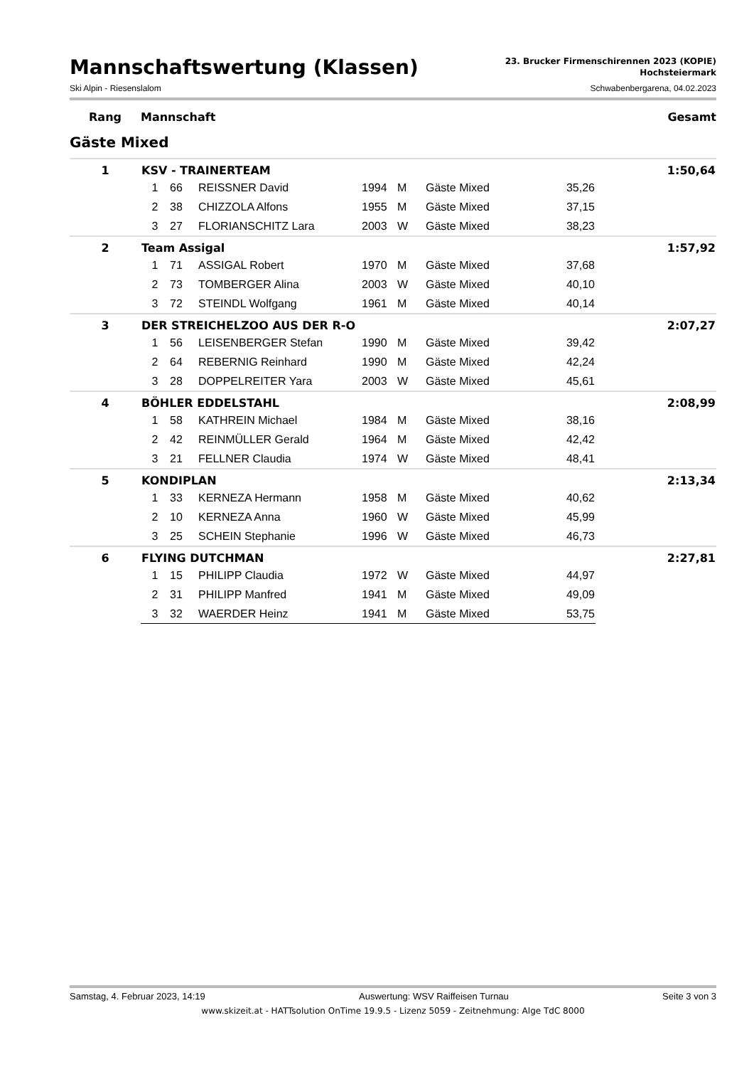Mannschaftswertung (Klassen)
23. Brucker Firmenschirennen 2023 (KOPIE)
Hochsteiermark
Ski Alpin - Riesenslalom Schwabenbergarena, 04.02.2023
| Rang | Mannschaft | Gesamt |
Gäste Mixed
| 1 | KSV - TRAINERTEAM | | | | | | | 1:50,64 |
| | 1 | 66 | REISSNER David | 1994 | M | Gäste Mixed | 35,26 | |
| | 2 | 38 | CHIZZOLA Alfons | 1955 | M | Gäste Mixed | 37,15 | |
| | 3 | 27 | FLORIANSCHITZ Lara | 2003 | W | Gäste Mixed | 38,23 | |
| 2 | Team Assigal | | | | | | | 1:57,92 |
| | 1 | 71 | ASSIGAL Robert | 1970 | M | Gäste Mixed | 37,68 | |
| | 2 | 73 | TOMBERGER Alina | 2003 | W | Gäste Mixed | 40,10 | |
| | 3 | 72 | STEINDL Wolfgang | 1961 | M | Gäste Mixed | 40,14 | |
| 3 | DER STREICHELZOO AUS DER R-O | | | | | | | 2:07,27 |
| | 1 | 56 | LEISENBERGER Stefan | 1990 | M | Gäste Mixed | 39,42 | |
| | 2 | 64 | REBERNIG Reinhard | 1990 | M | Gäste Mixed | 42,24 | |
| | 3 | 28 | DOPPELREITER Yara | 2003 | W | Gäste Mixed | 45,61 | |
| 4 | BÖHLER EDDELSTAHL | | | | | | | 2:08,99 |
| | 1 | 58 | KATHREIN Michael | 1984 | M | Gäste Mixed | 38,16 | |
| | 2 | 42 | REINMÜLLER Gerald | 1964 | M | Gäste Mixed | 42,42 | |
| | 3 | 21 | FELLNER Claudia | 1974 | W | Gäste Mixed | 48,41 | |
| 5 | KONDIPLAN | | | | | | | 2:13,34 |
| | 1 | 33 | KERNEZA Hermann | 1958 | M | Gäste Mixed | 40,62 | |
| | 2 | 10 | KERNEZA Anna | 1960 | W | Gäste Mixed | 45,99 | |
| | 3 | 25 | SCHEIN Stephanie | 1996 | W | Gäste Mixed | 46,73 | |
| 6 | FLYING DUTCHMAN | | | | | | | 2:27,81 |
| | 1 | 15 | PHILIPP Claudia | 1972 | W | Gäste Mixed | 44,97 | |
| | 2 | 31 | PHILIPP Manfred | 1941 | M | Gäste Mixed | 49,09 | |
| | 3 | 32 | WAERDER Heinz | 1941 | M | Gäste Mixed | 53,75 | |
Samstag, 4. Februar 2023, 14:19 Auswertung: WSV Raiffeisen Turnau Seite 3 von 3
www.skizeit.at - HATTsolution OnTime 19.9.5 - Lizenz 5059 - Zeitnehmung: Alge TdC 8000